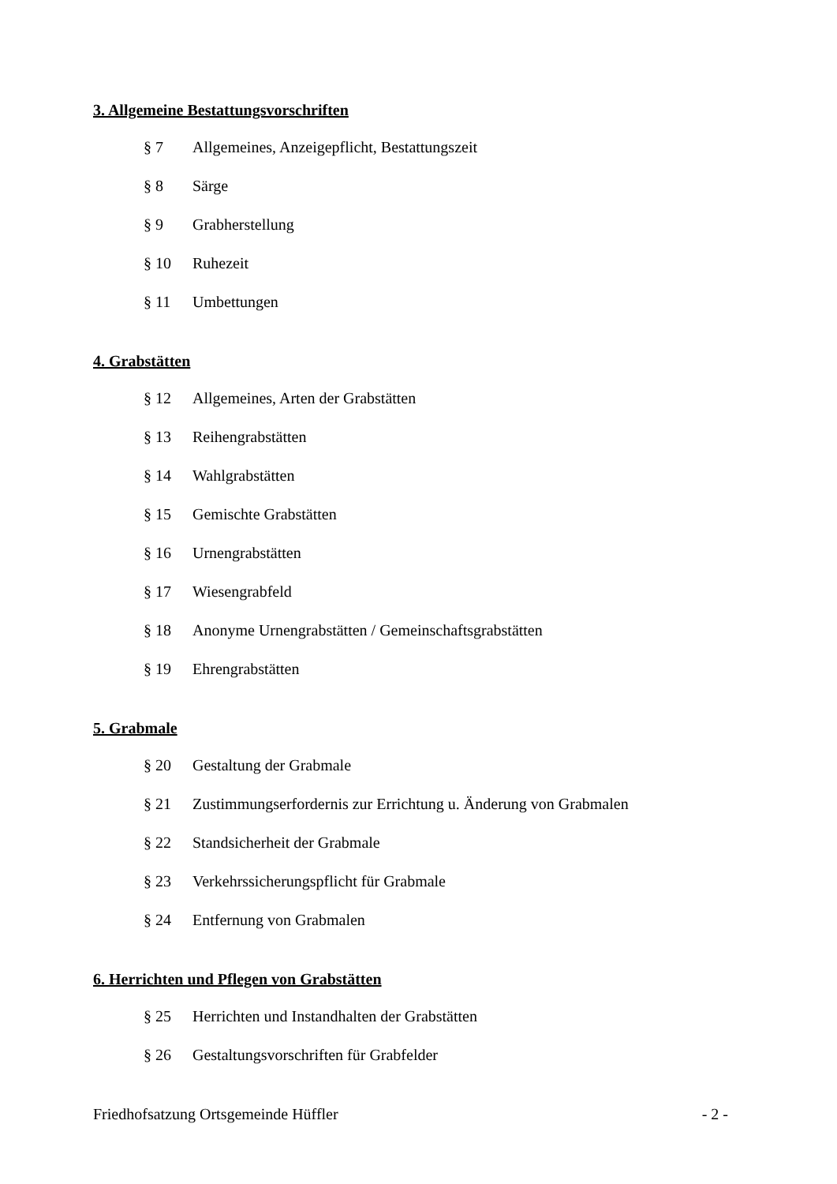3. Allgemeine Bestattungsvorschriften
§ 7 Allgemeines, Anzeigepflicht, Bestattungszeit
§ 8 Särge
§ 9 Grabherstellung
§ 10 Ruhezeit
§ 11 Umbettungen
4. Grabstätten
§ 12 Allgemeines, Arten der Grabstätten
§ 13 Reihengrabstätten
§ 14 Wahlgrabstätten
§ 15 Gemischte Grabstätten
§ 16 Urnengrabstätten
§ 17 Wiesengrabfeld
§ 18 Anonyme Urnengrabstätten / Gemeinschaftsgrabstätten
§ 19 Ehrengrabstätten
5. Grabmale
§ 20 Gestaltung der Grabmale
§ 21 Zustimmungserfordernis zur Errichtung u. Änderung von Grabmalen
§ 22 Standsicherheit der Grabmale
§ 23 Verkehrssicherungspflicht für Grabmale
§ 24 Entfernung von Grabmalen
6. Herrichten und Pflegen von Grabstätten
§ 25 Herrichten und Instandhalten der Grabstätten
§ 26 Gestaltungsvorschriften für Grabfelder
Friedhofsatzung Ortsgemeinde Hüffler - 2 -